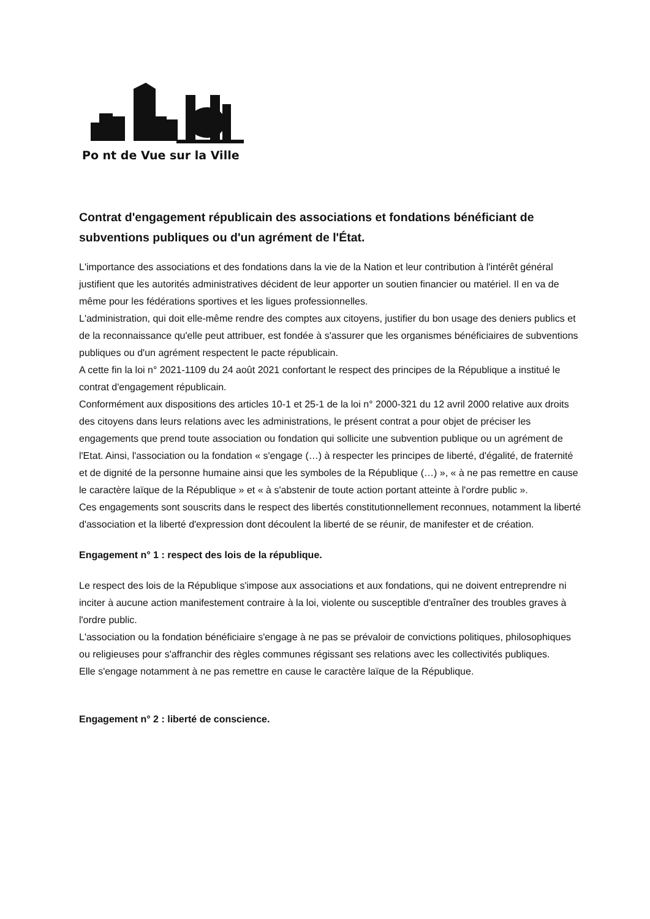Po nt de Vue sur la Ville
Contrat d'engagement républicain des associations et fondations bénéficiant de subventions publiques ou d'un agrément de l'État.
L'importance des associations et des fondations dans la vie de la Nation et leur contribution à l'intérêt général justifient que les autorités administratives décident de leur apporter un soutien financier ou matériel. Il en va de même pour les fédérations sportives et les ligues professionnelles.
L'administration, qui doit elle-même rendre des comptes aux citoyens, justifier du bon usage des deniers publics et de la reconnaissance qu'elle peut attribuer, est fondée à s'assurer que les organismes bénéficiaires de subventions publiques ou d'un agrément respectent le pacte républicain.
A cette fin la loi n° 2021-1109 du 24 août 2021 confortant le respect des principes de la République a institué le contrat d'engagement républicain.
Conformément aux dispositions des articles 10-1 et 25-1 de la loi n° 2000-321 du 12 avril 2000 relative aux droits des citoyens dans leurs relations avec les administrations, le présent contrat a pour objet de préciser les engagements que prend toute association ou fondation qui sollicite une subvention publique ou un agrément de l'Etat. Ainsi, l'association ou la fondation « s'engage (…) à respecter les principes de liberté, d'égalité, de fraternité et de dignité de la personne humaine ainsi que les symboles de la République (…) », « à ne pas remettre en cause le caractère laïque de la République » et « à s'abstenir de toute action portant atteinte à l'ordre public ».
Ces engagements sont souscrits dans le respect des libertés constitutionnellement reconnues, notamment la liberté d'association et la liberté d'expression dont découlent la liberté de se réunir, de manifester et de création.
Engagement n° 1 : respect des lois de la république.
Le respect des lois de la République s'impose aux associations et aux fondations, qui ne doivent entreprendre ni inciter à aucune action manifestement contraire à la loi, violente ou susceptible d'entraîner des troubles graves à l'ordre public.
L'association ou la fondation bénéficiaire s'engage à ne pas se prévaloir de convictions politiques, philosophiques ou religieuses pour s'affranchir des règles communes régissant ses relations avec les collectivités publiques.
Elle s'engage notamment à ne pas remettre en cause le caractère laïque de la République.
Engagement n° 2 : liberté de conscience.